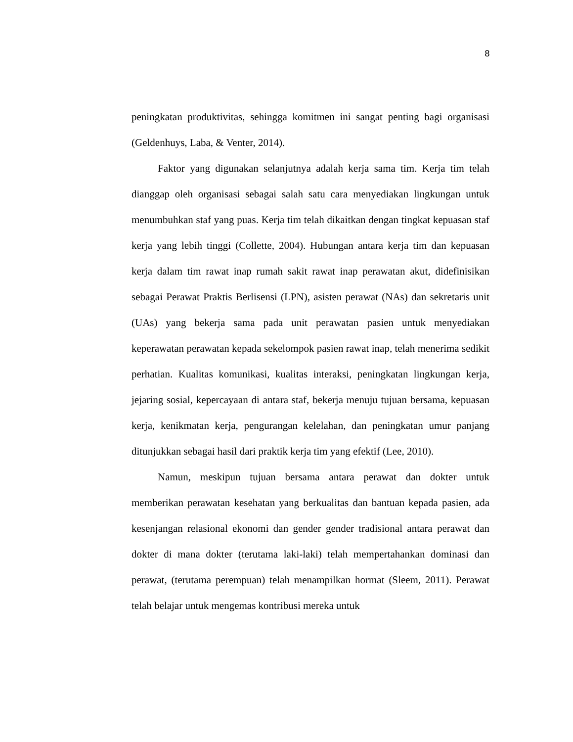8
peningkatan produktivitas, sehingga komitmen ini sangat penting bagi organisasi (Geldenhuys, Laba, & Venter, 2014).
Faktor yang digunakan selanjutnya adalah kerja sama tim. Kerja tim telah dianggap oleh organisasi sebagai salah satu cara menyediakan lingkungan untuk menumbuhkan staf yang puas. Kerja tim telah dikaitkan dengan tingkat kepuasan staf kerja yang lebih tinggi (Collette, 2004). Hubungan antara kerja tim dan kepuasan kerja dalam tim rawat inap rumah sakit rawat inap perawatan akut, didefinisikan sebagai Perawat Praktis Berlisensi (LPN), asisten perawat (NAs) dan sekretaris unit (UAs) yang bekerja sama pada unit perawatan pasien untuk menyediakan keperawatan perawatan kepada sekelompok pasien rawat inap, telah menerima sedikit perhatian. Kualitas komunikasi, kualitas interaksi, peningkatan lingkungan kerja, jejaring sosial, kepercayaan di antara staf, bekerja menuju tujuan bersama, kepuasan kerja, kenikmatan kerja, pengurangan kelelahan, dan peningkatan umur panjang ditunjukkan sebagai hasil dari praktik kerja tim yang efektif (Lee, 2010).
Namun, meskipun tujuan bersama antara perawat dan dokter untuk memberikan perawatan kesehatan yang berkualitas dan bantuan kepada pasien, ada kesenjangan relasional ekonomi dan gender gender tradisional antara perawat dan dokter di mana dokter (terutama laki-laki) telah mempertahankan dominasi dan perawat, (terutama perempuan) telah menampilkan hormat (Sleem, 2011). Perawat telah belajar untuk mengemas kontribusi mereka untuk